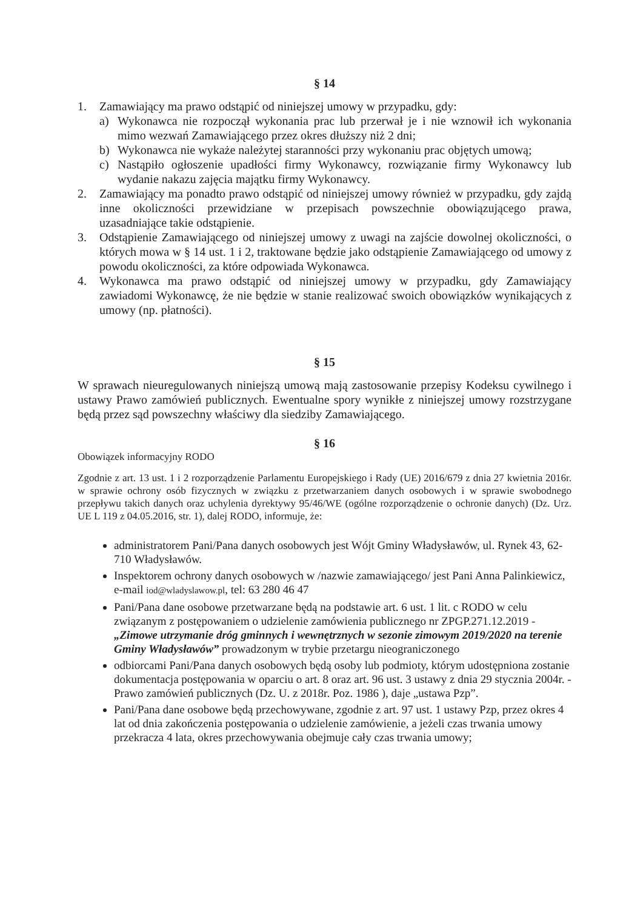§ 14
1. Zamawiający ma prawo odstąpić od niniejszej umowy w przypadku, gdy:
a) Wykonawca nie rozpoczął wykonania prac lub przerwał je i nie wznowił ich wykonania mimo wezwań Zamawiającego przez okres dłuższy niż 2 dni;
b) Wykonawca nie wykaże należytej staranności przy wykonaniu prac objętych umową;
c) Nastąpiło ogłoszenie upadłości firmy Wykonawcy, rozwiązanie firmy Wykonawcy lub wydanie nakazu zajęcia majątku firmy Wykonawcy.
2. Zamawiający ma ponadto prawo odstąpić od niniejszej umowy również w przypadku, gdy zajdą inne okoliczności przewidziane w przepisach powszechnie obowiązującego prawa, uzasadniające takie odstąpienie.
3. Odstąpienie Zamawiającego od niniejszej umowy z uwagi na zajście dowolnej okoliczności, o których mowa w § 14 ust. 1 i 2, traktowane będzie jako odstąpienie Zamawiającego od umowy z powodu okoliczności, za które odpowiada Wykonawca.
4. Wykonawca ma prawo odstąpić od niniejszej umowy w przypadku, gdy Zamawiający zawiadomi Wykonawcę, że nie będzie w stanie realizować swoich obowiązków wynikających z umowy (np. płatności).
§ 15
W sprawach nieuregulowanych niniejszą umową mają zastosowanie przepisy Kodeksu cywilnego i ustawy Prawo zamówień publicznych. Ewentualne spory wynikłe z niniejszej umowy rozstrzygane będą przez sąd powszechny właściwy dla siedziby Zamawiającego.
§ 16
Obowiązek informacyjny RODO
Zgodnie z art. 13 ust. 1 i 2 rozporządzenie Parlamentu Europejskiego i Rady (UE) 2016/679 z dnia 27 kwietnia 2016r. w sprawie ochrony osób fizycznych w związku z przetwarzaniem danych osobowych i w sprawie swobodnego przepływu takich danych oraz uchylenia dyrektywy 95/46/WE (ogólne rozporządzenie o ochronie danych) (Dz. Urz. UE L 119 z 04.05.2016, str. 1), dalej RODO, informuje, że:
administratorem Pani/Pana danych osobowych jest Wójt Gminy Władysławów, ul. Rynek 43, 62-710 Władysławów.
Inspektorem ochrony danych osobowych w /nazwie zamawiającego/ jest Pani Anna Palinkiewicz, e-mail iod@wladyslawow.pl, tel: 63 280 46 47
Pani/Pana dane osobowe przetwarzane będą na podstawie art. 6 ust. 1 lit. c RODO w celu związanym z postępowaniem o udzielenie zamówienia publicznego nr ZPGP.271.12.2019 - „Zimowe utrzymanie dróg gminnych i wewnętrznych w sezonie zimowym 2019/2020 na terenie Gminy Władysławów” prowadzonym w trybie przetargu nieograniczonego
odbiorcami Pani/Pana danych osobowych będą osoby lub podmioty, którym udostępniona zostanie dokumentacja postępowania w oparciu o art. 8 oraz art. 96 ust. 3 ustawy z dnia 29 stycznia 2004r. - Prawo zamówień publicznych (Dz. U. z 2018r. Poz. 1986 ), daje „ustawa Pzp”.
Pani/Pana dane osobowe będą przechowywane, zgodnie z art. 97 ust. 1 ustawy Pzp, przez okres 4 lat od dnia zakończenia postępowania o udzielenie zamówienie, a jeżeli czas trwania umowy przekracza 4 lata, okres przechowywania obejmuje cały czas trwania umowy;